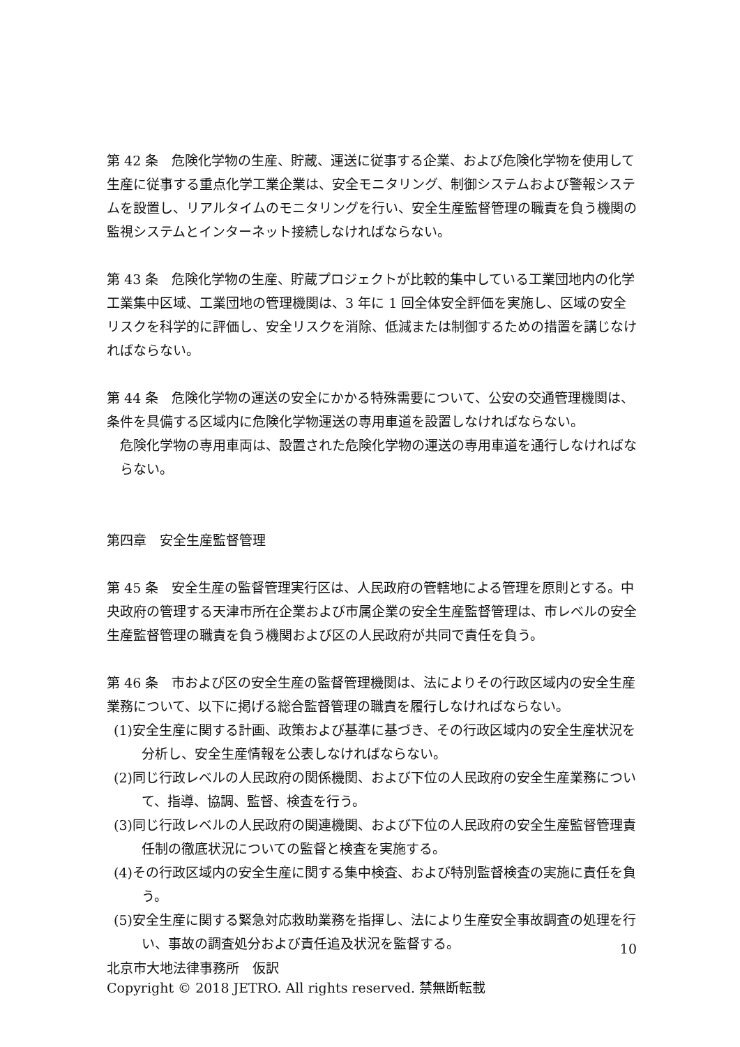第 42 条　危険化学物の生産、貯蔵、運送に従事する企業、および危険化学物を使用して生産に従事する重点化学工業企業は、安全モニタリング、制御システムおよび警報システムを設置し、リアルタイムのモニタリングを行い、安全生産監督管理の職責を負う機関の監視システムとインターネット接続しなければならない。
第 43 条　危険化学物の生産、貯蔵プロジェクトが比較的集中している工業団地内の化学工業集中区域、工業団地の管理機関は、3 年に 1 回全体安全評価を実施し、区域の安全リスクを科学的に評価し、安全リスクを消除、低減または制御するための措置を講じなければならない。
第 44 条　危険化学物の運送の安全にかかる特殊需要について、公安の交通管理機関は、条件を具備する区域内に危険化学物運送の専用車道を設置しなければならない。
危険化学物の専用車両は、設置された危険化学物の運送の専用車道を通行しなければならない。
第四章　安全生産監督管理
第 45 条　安全生産の監督管理実行区は、人民政府の管轄地による管理を原則とする。中央政府の管理する天津市所在企業および市属企業の安全生産監督管理は、市レベルの安全生産監督管理の職責を負う機関および区の人民政府が共同で責任を負う。
第 46 条　市および区の安全生産の監督管理機関は、法によりその行政区域内の安全生産業務について、以下に掲げる総合監督管理の職責を履行しなければならない。
(1)安全生産に関する計画、政策および基準に基づき、その行政区域内の安全生産状況を分析し、安全生産情報を公表しなければならない。
(2)同じ行政レベルの人民政府の関係機関、および下位の人民政府の安全生産業務について、指導、協調、監督、検査を行う。
(3)同じ行政レベルの人民政府の関連機関、および下位の人民政府の安全生産監督管理責任制の徹底状況についての監督と検査を実施する。
(4)その行政区域内の安全生産に関する集中検査、および特別監督検査の実施に責任を負う。
(5)安全生産に関する緊急対応救助業務を指揮し、法により生産安全事故調査の処理を行い、事故の調査処分および責任追及状況を監督する。
10
北京市大地法律事務所　仮訳
Copyright © 2018 JETRO. All rights reserved. 禁無断転載